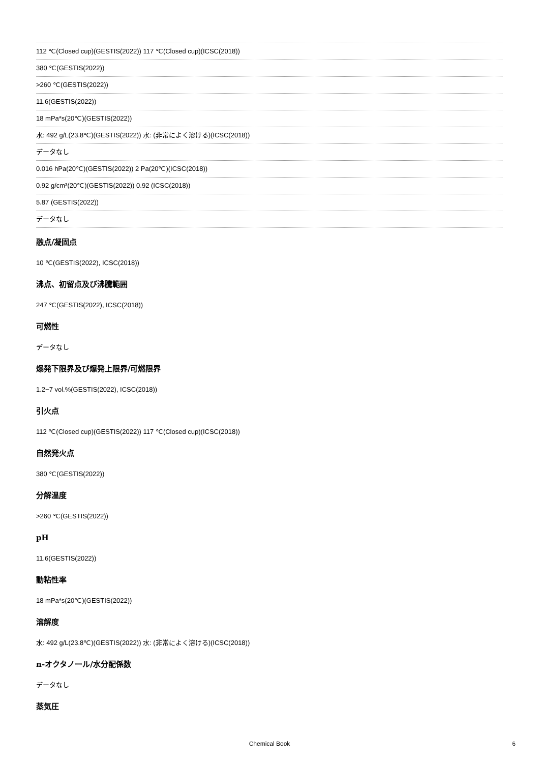112 ℃(Closed cup)(GESTIS(2022)) 117 ℃(Closed cup)(ICSC(2018))
380 ℃(GESTIS(2022))
>260 ℃(GESTIS(2022))
11.6(GESTIS(2022))
18 mPa*s(20℃)(GESTIS(2022))
水: 492 g/L(23.8℃)(GESTIS(2022)) 水: (非常によく溶ける)(ICSC(2018))
データなし
0.016 hPa(20℃)(GESTIS(2022)) 2 Pa(20℃)(ICSC(2018))
0.92 g/cm³(20℃)(GESTIS(2022)) 0.92 (ICSC(2018))
5.87 (GESTIS(2022))
データなし
融点/凝固点
10 ℃(GESTIS(2022), ICSC(2018))
沸点、初留点及び沸騰範囲
247 ℃(GESTIS(2022), ICSC(2018))
可燃性
データなし
爆発下限界及び爆発上限界/可燃限界
1.2~7 vol.%(GESTIS(2022), ICSC(2018))
引火点
112 ℃(Closed cup)(GESTIS(2022)) 117 ℃(Closed cup)(ICSC(2018))
自然発火点
380 ℃(GESTIS(2022))
分解温度
>260 ℃(GESTIS(2022))
pH
11.6(GESTIS(2022))
動粘性率
18 mPa*s(20℃)(GESTIS(2022))
溶解度
水: 492 g/L(23.8℃)(GESTIS(2022)) 水: (非常によく溶ける)(ICSC(2018))
n-オクタノール/水分配係数
データなし
蒸気圧
Chemical Book 6